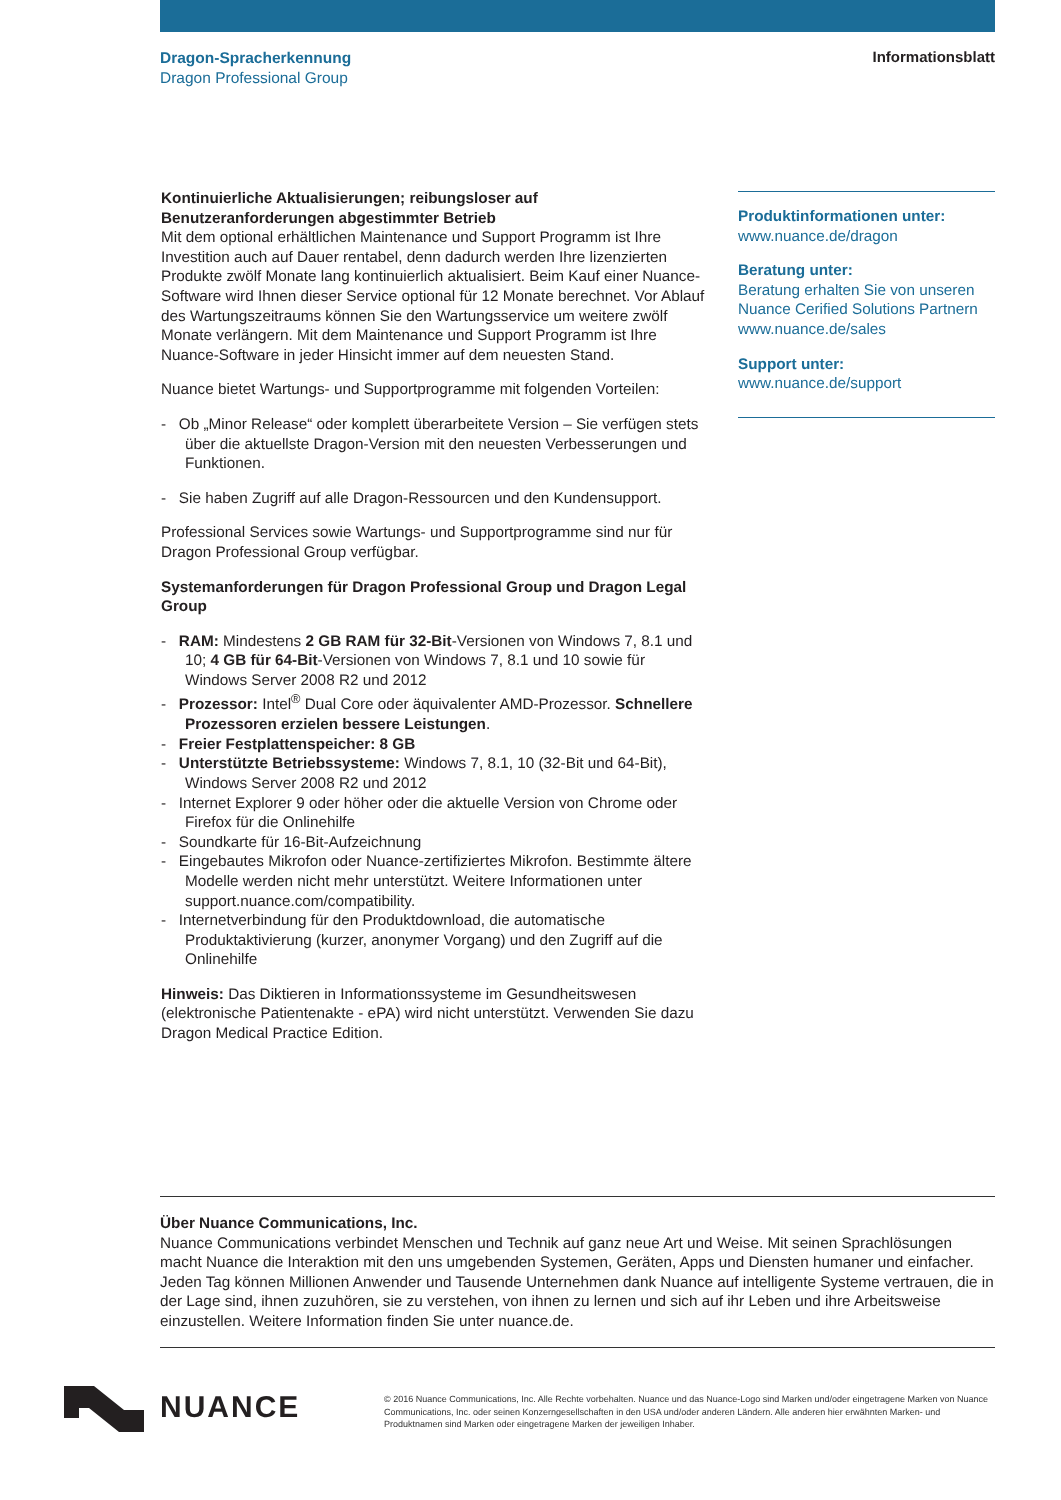Dragon-Spracherkennung
Dragon Professional Group
Informationsblatt
Kontinuierliche Aktualisierungen; reibungsloser auf Benutzeranforderungen abgestimmter Betrieb
Mit dem optional erhältlichen Maintenance und Support Programm ist Ihre Investition auch auf Dauer rentabel, denn dadurch werden Ihre lizenzierten Produkte zwölf Monate lang kontinuierlich aktualisiert. Beim Kauf einer Nuance-Software wird Ihnen dieser Service optional für 12 Monate berechnet. Vor Ablauf des Wartungszeitraums können Sie den Wartungsservice um weitere zwölf Monate verlängern. Mit dem Maintenance und Support Programm ist Ihre Nuance-Software in jeder Hinsicht immer auf dem neuesten Stand.
Nuance bietet Wartungs- und Supportprogramme mit folgenden Vorteilen:
- Ob „Minor Release“ oder komplett überarbeitete Version – Sie verfügen stets über die aktuellste Dragon-Version mit den neuesten Verbesserungen und Funktionen.
- Sie haben Zugriff auf alle Dragon-Ressourcen und den Kundensupport.
Professional Services sowie Wartungs- und Supportprogramme sind nur für Dragon Professional Group verfügbar.
Systemanforderungen für Dragon Professional Group und Dragon Legal Group
- RAM: Mindestens 2 GB RAM für 32-Bit-Versionen von Windows 7, 8.1 und 10; 4 GB für 64-Bit-Versionen von Windows 7, 8.1 und 10 sowie für Windows Server 2008 R2 und 2012
- Prozessor: Intel<sup>®</sup> Dual Core oder äquivalenter AMD-Prozessor. Schnellere Prozessoren erzielen bessere Leistungen.
- Freier Festplattenspeicher: 8 GB
- Unterstützte Betriebssysteme: Windows 7, 8.1, 10 (32-Bit und 64-Bit), Windows Server 2008 R2 und 2012
- Internet Explorer 9 oder höher oder die aktuelle Version von Chrome oder Firefox für die Onlinehilfe
- Soundkarte für 16-Bit-Aufzeichnung
- Eingebautes Mikrofon oder Nuance-zertifiziertes Mikrofon. Bestimmte ältere Modelle werden nicht mehr unterstützt. Weitere Informationen unter support.nuance.com/compatibility.
- Internetverbindung für den Produktdownload, die automatische Produktaktivierung (kurzer, anonymer Vorgang) und den Zugriff auf die Onlinehilfe
Hinweis: Das Diktieren in Informationssysteme im Gesundheitswesen (elektronische Patientenakte - ePA) wird nicht unterstützt. Verwenden Sie dazu Dragon Medical Practice Edition.
Produktinformationen unter:
www.nuance.de/dragon
Beratung unter:
Beratung erhalten Sie von unseren Nuance Cerified Solutions Partnern www.nuance.de/sales
Support unter:
www.nuance.de/support
Über Nuance Communications, Inc.
Nuance Communications verbindet Menschen und Technik auf ganz neue Art und Weise. Mit seinen Sprachlösungen macht Nuance die Interaktion mit den uns umgebenden Systemen, Geräten, Apps und Diensten humaner und einfacher. Jeden Tag können Millionen Anwender und Tausende Unternehmen dank Nuance auf intelligente Systeme vertrauen, die in der Lage sind, ihnen zuzuhören, sie zu verstehen, von ihnen zu lernen und sich auf ihr Leben und ihre Arbeitsweise einzustellen. Weitere Information finden Sie unter nuance.de.
NUANCE
© 2016 Nuance Communications, Inc. Alle Rechte vorbehalten. Nuance und das Nuance-Logo sind Marken und/oder eingetragene Marken von Nuance Communications, Inc. oder seinen Konzerngesellschaften in den USA und/oder anderen Ländern. Alle anderen hier erwähnten Marken- und Produktnamen sind Marken oder eingetragene Marken der jeweiligen Inhaber.